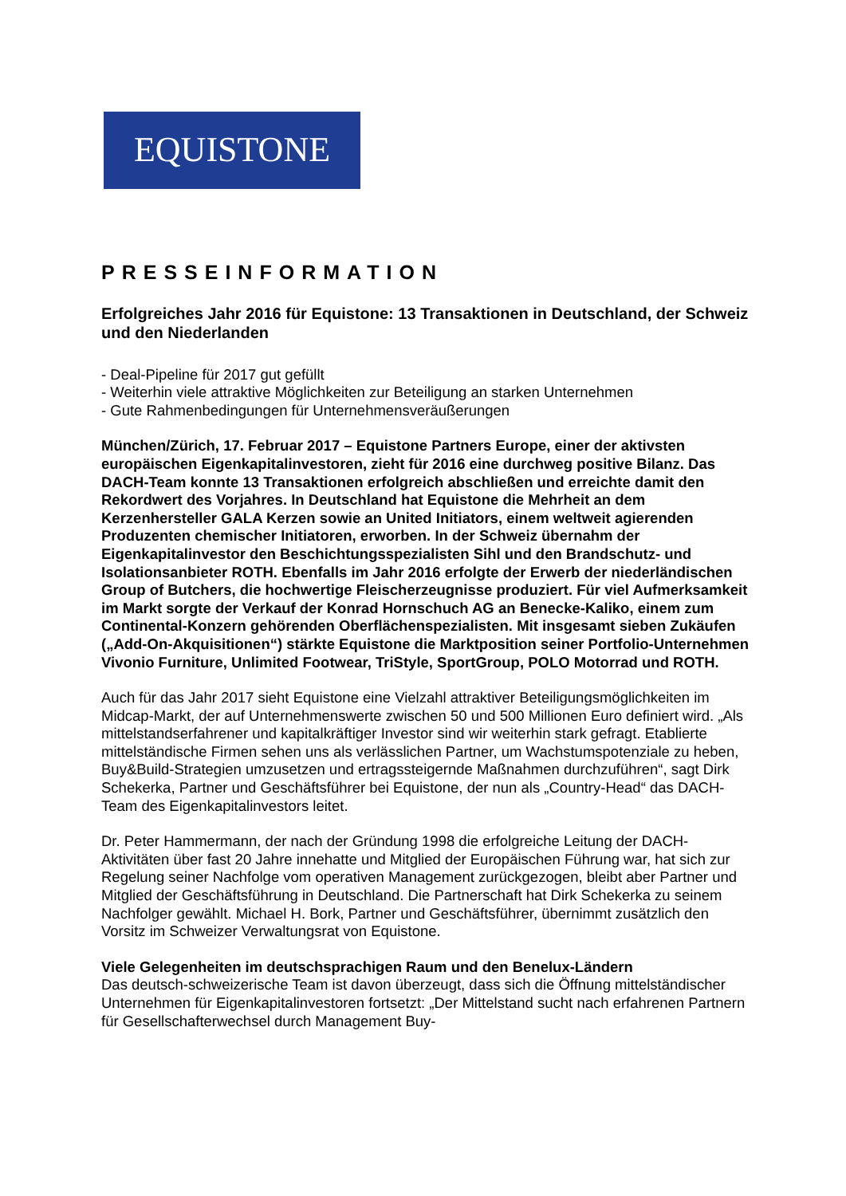EQUISTONE
PRESSEINFORMATION
Erfolgreiches Jahr 2016 für Equistone: 13 Transaktionen in Deutschland, der Schweiz und den Niederlanden
- Deal-Pipeline für 2017 gut gefüllt
- Weiterhin viele attraktive Möglichkeiten zur Beteiligung an starken Unternehmen
- Gute Rahmenbedingungen für Unternehmensveräußerungen
München/Zürich, 17. Februar 2017 – Equistone Partners Europe, einer der aktivsten europäischen Eigenkapitalinvestoren, zieht für 2016 eine durchweg positive Bilanz. Das DACH-Team konnte 13 Transaktionen erfolgreich abschließen und erreichte damit den Rekordwert des Vorjahres. In Deutschland hat Equistone die Mehrheit an dem Kerzenhersteller GALA Kerzen sowie an United Initiators, einem weltweit agierenden Produzenten chemischer Initiatoren, erworben. In der Schweiz übernahm der Eigenkapitalinvestor den Beschichtungsspezialisten Sihl und den Brandschutz- und Isolationsanbieter ROTH. Ebenfalls im Jahr 2016 erfolgte der Erwerb der niederländischen Group of Butchers, die hochwertige Fleischerzeugnisse produziert. Für viel Aufmerksamkeit im Markt sorgte der Verkauf der Konrad Hornschuch AG an Benecke-Kaliko, einem zum Continental-Konzern gehörenden Oberflächenspezialisten. Mit insgesamt sieben Zukäufen („Add-On-Akquisitionen“) stärkte Equistone die Marktposition seiner Portfolio-Unternehmen Vivonio Furniture, Unlimited Footwear, TriStyle, SportGroup, POLO Motorrad und ROTH.
Auch für das Jahr 2017 sieht Equistone eine Vielzahl attraktiver Beteiligungsmöglichkeiten im Midcap-Markt, der auf Unternehmenswerte zwischen 50 und 500 Millionen Euro definiert wird. „Als mittelstandserfahrener und kapitalkräftiger Investor sind wir weiterhin stark gefragt. Etablierte mittelständische Firmen sehen uns als verlässlichen Partner, um Wachstumspotenziale zu heben, Buy&Build-Strategien umzusetzen und ertragssteigernde Maßnahmen durchzuführen“, sagt Dirk Schekerka, Partner und Geschäftsführer bei Equistone, der nun als „Country-Head“ das DACH-Team des Eigenkapitalinvestors leitet.
Dr. Peter Hammermann, der nach der Gründung 1998 die erfolgreiche Leitung der DACH-Aktivitäten über fast 20 Jahre innehatte und Mitglied der Europäischen Führung war, hat sich zur Regelung seiner Nachfolge vom operativen Management zurückgezogen, bleibt aber Partner und Mitglied der Geschäftsführung in Deutschland. Die Partnerschaft hat Dirk Schekerka zu seinem Nachfolger gewählt. Michael H. Bork, Partner und Geschäftsführer, übernimmt zusätzlich den Vorsitz im Schweizer Verwaltungsrat von Equistone.
Viele Gelegenheiten im deutschsprachigen Raum und den Benelux-Ländern
Das deutsch-schweizerische Team ist davon überzeugt, dass sich die Öffnung mittelständischer Unternehmen für Eigenkapitalinvestoren fortsetzt: „Der Mittelstand sucht nach erfahrenen Partnern für Gesellschafterwechsel durch Management Buy-